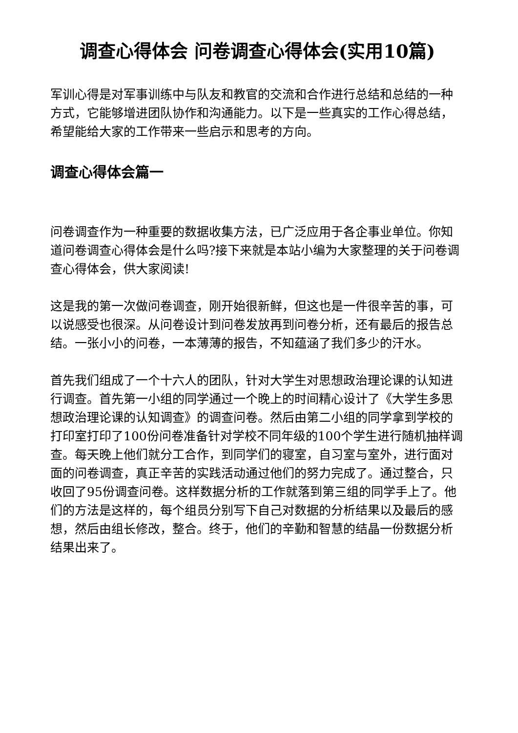调查心得体会 问卷调查心得体会(实用10篇)
军训心得是对军事训练中与队友和教官的交流和合作进行总结和总结的一种方式，它能够增进团队协作和沟通能力。以下是一些真实的工作心得总结，希望能给大家的工作带来一些启示和思考的方向。
调查心得体会篇一
问卷调查作为一种重要的数据收集方法，已广泛应用于各企事业单位。你知道问卷调查心得体会是什么吗?接下来就是本站小编为大家整理的关于问卷调查心得体会，供大家阅读!
这是我的第一次做问卷调查，刚开始很新鲜，但这也是一件很辛苦的事，可以说感受也很深。从问卷设计到问卷发放再到问卷分析，还有最后的报告总结。一张小小的问卷，一本薄薄的报告，不知蕴涵了我们多少的汗水。
首先我们组成了一个十六人的团队，针对大学生对思想政治理论课的认知进行调查。首先第一小组的同学通过一个晚上的时间精心设计了《大学生多思想政治理论课的认知调查》的调查问卷。然后由第二小组的同学拿到学校的打印室打印了100份问卷准备针对学校不同年级的100个学生进行随机抽样调查。每天晚上他们就分工合作，到同学们的寝室，自习室与室外，进行面对面的问卷调查，真正辛苦的实践活动通过他们的努力完成了。通过整合，只收回了95份调查问卷。这样数据分析的工作就落到第三组的同学手上了。他们的方法是这样的，每个组员分别写下自己对数据的分析结果以及最后的感想，然后由组长修改，整合。终于，他们的辛勤和智慧的结晶一份数据分析结果出来了。